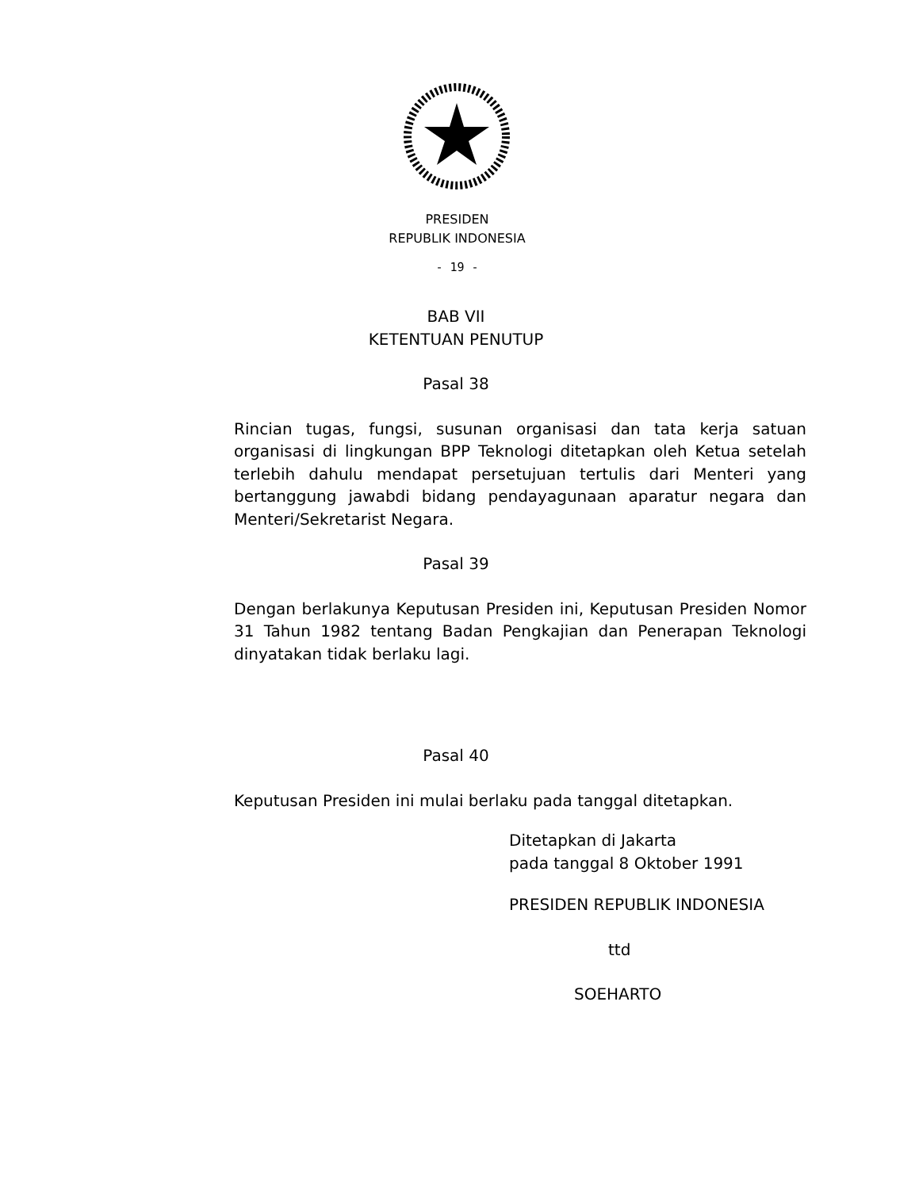PRESIDEN
REPUBLIK INDONESIA
- 19 -
BAB VII
KETENTUAN PENUTUP
Pasal 38
Rincian tugas, fungsi, susunan organisasi dan tata kerja satuan organisasi di lingkungan BPP Teknologi ditetapkan oleh Ketua setelah terlebih dahulu mendapat persetujuan tertulis dari Menteri yang bertanggung jawabdi bidang pendayagunaan aparatur negara dan Menteri/Sekretarist Negara.
Pasal 39
Dengan berlakunya Keputusan Presiden ini, Keputusan Presiden Nomor 31 Tahun 1982 tentang Badan Pengkajian dan Penerapan Teknologi dinyatakan tidak berlaku lagi.
Pasal 40
Keputusan Presiden ini mulai berlaku pada tanggal ditetapkan.
Ditetapkan di Jakarta
pada tanggal 8 Oktober 1991
PRESIDEN REPUBLIK INDONESIA
ttd
SOEHARTO